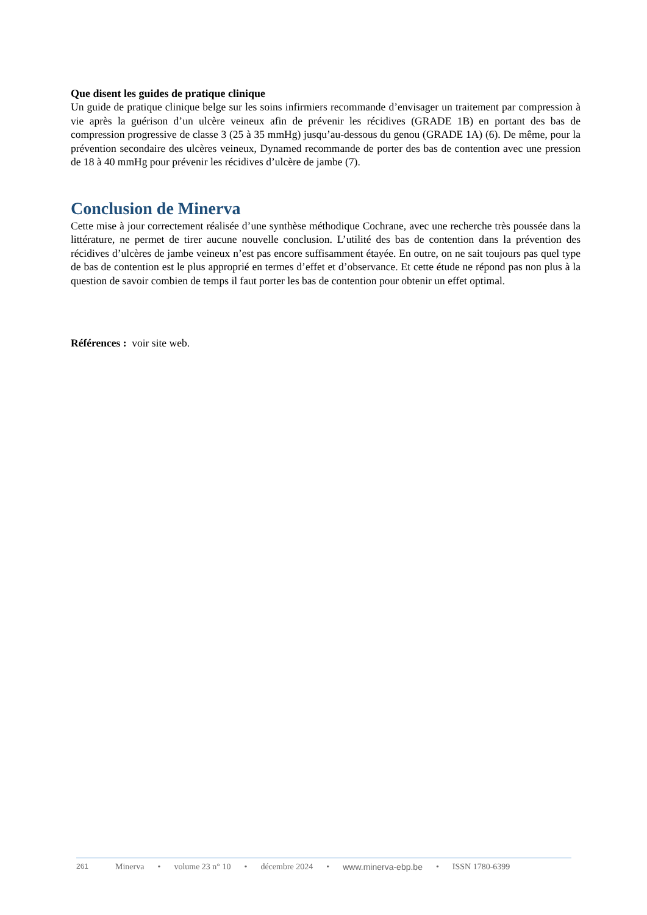Que disent les guides de pratique clinique
Un guide de pratique clinique belge sur les soins infirmiers recommande d’envisager un traitement par compression à vie après la guérison d’un ulcère veineux afin de prévenir les récidives (GRADE 1B) en portant des bas de compression progressive de classe 3 (25 à 35 mmHg) jusqu’au-dessous du genou (GRADE 1A) (6). De même, pour la prévention secondaire des ulcères veineux, Dynamed recommande de porter des bas de contention avec une pression de 18 à 40 mmHg pour prévenir les récidives d’ulcère de jambe (7).
Conclusion de Minerva
Cette mise à jour correctement réalisée d’une synthèse méthodique Cochrane, avec une recherche très poussée dans la littérature, ne permet de tirer aucune nouvelle conclusion. L’utilité des bas de contention dans la prévention des récidives d’ulcères de jambe veineux n’est pas encore suffisamment étayée. En outre, on ne sait toujours pas quel type de bas de contention est le plus approprié en termes d’effet et d’observance. Et cette étude ne répond pas non plus à la question de savoir combien de temps il faut porter les bas de contention pour obtenir un effet optimal.
Références : voir site web.
261 Minerva • volume 23 n° 10 • décembre 2024 • www.minerva-ebp.be • ISSN 1780-6399